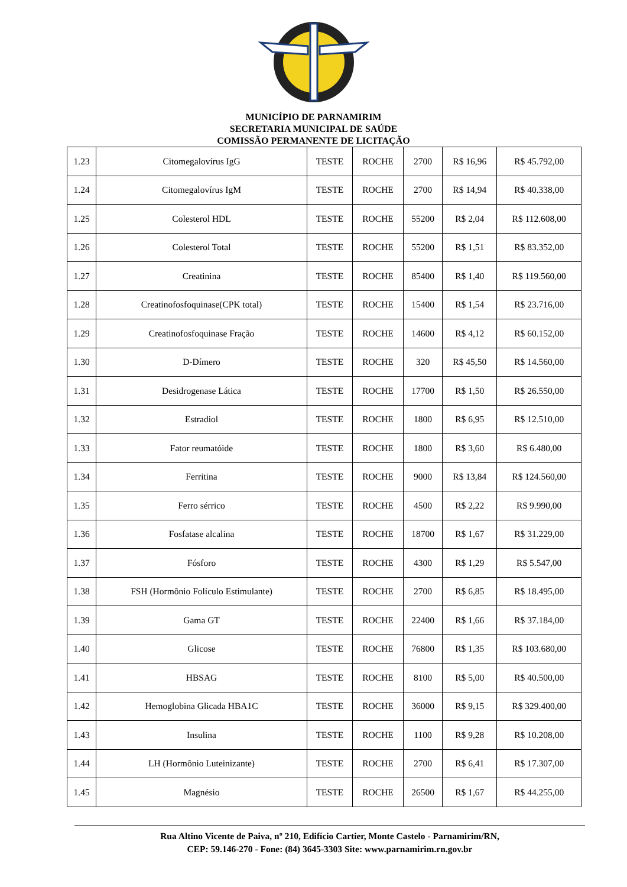MUNICÍPIO DE PARNAMIRIM
SECRETARIA MUNICIPAL DE SAÚDE
COMISSÃO PERMANENTE DE LICITAÇÃO
| 1.23 | Citomegalovírus IgG | TESTE | ROCHE | 2700 | R$ 16,96 | R$ 45.792,00 |
| 1.24 | Citomegalovírus IgM | TESTE | ROCHE | 2700 | R$ 14,94 | R$ 40.338,00 |
| 1.25 | Colesterol HDL | TESTE | ROCHE | 55200 | R$ 2,04 | R$ 112.608,00 |
| 1.26 | Colesterol Total | TESTE | ROCHE | 55200 | R$ 1,51 | R$ 83.352,00 |
| 1.27 | Creatinina | TESTE | ROCHE | 85400 | R$ 1,40 | R$ 119.560,00 |
| 1.28 | Creatinofosfoquinase(CPK total) | TESTE | ROCHE | 15400 | R$ 1,54 | R$ 23.716,00 |
| 1.29 | Creatinofosfoquinase Fração | TESTE | ROCHE | 14600 | R$ 4,12 | R$ 60.152,00 |
| 1.30 | D-Dímero | TESTE | ROCHE | 320 | R$ 45,50 | R$ 14.560,00 |
| 1.31 | Desidrogenase Lática | TESTE | ROCHE | 17700 | R$ 1,50 | R$ 26.550,00 |
| 1.32 | Estradiol | TESTE | ROCHE | 1800 | R$ 6,95 | R$ 12.510,00 |
| 1.33 | Fator reumatóide | TESTE | ROCHE | 1800 | R$ 3,60 | R$ 6.480,00 |
| 1.34 | Ferritina | TESTE | ROCHE | 9000 | R$ 13,84 | R$ 124.560,00 |
| 1.35 | Ferro sérrico | TESTE | ROCHE | 4500 | R$ 2,22 | R$ 9.990,00 |
| 1.36 | Fosfatase alcalina | TESTE | ROCHE | 18700 | R$ 1,67 | R$ 31.229,00 |
| 1.37 | Fósforo | TESTE | ROCHE | 4300 | R$ 1,29 | R$ 5.547,00 |
| 1.38 | FSH (Hormônio Folículo Estimulante) | TESTE | ROCHE | 2700 | R$ 6,85 | R$ 18.495,00 |
| 1.39 | Gama GT | TESTE | ROCHE | 22400 | R$ 1,66 | R$ 37.184,00 |
| 1.40 | Glicose | TESTE | ROCHE | 76800 | R$ 1,35 | R$ 103.680,00 |
| 1.41 | HBSAG | TESTE | ROCHE | 8100 | R$ 5,00 | R$ 40.500,00 |
| 1.42 | Hemoglobina Glicada HBA1C | TESTE | ROCHE | 36000 | R$ 9,15 | R$ 329.400,00 |
| 1.43 | Insulina | TESTE | ROCHE | 1100 | R$ 9,28 | R$ 10.208,00 |
| 1.44 | LH (Hormônio Luteinizante) | TESTE | ROCHE | 2700 | R$ 6,41 | R$ 17.307,00 |
| 1.45 | Magnésio | TESTE | ROCHE | 26500 | R$ 1,67 | R$ 44.255,00 |
Rua Altino Vicente de Paiva, nº 210, Edifício Cartier, Monte Castelo - Parnamirim/RN,
CEP: 59.146-270 - Fone: (84) 3645-3303 Site: www.parnamirim.rn.gov.br